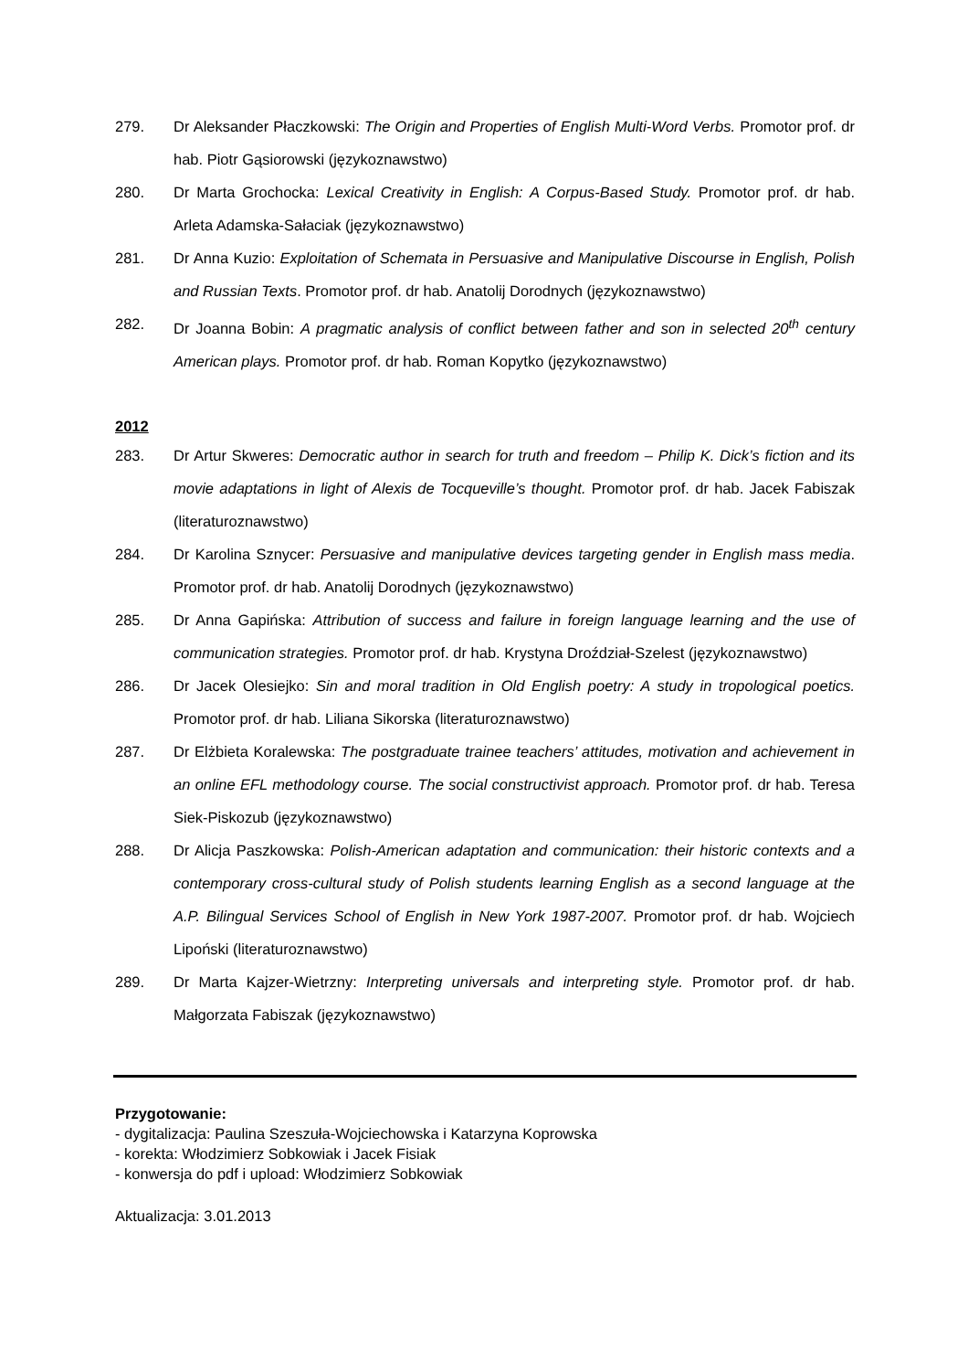279. Dr Aleksander Płaczkowski: The Origin and Properties of English Multi-Word Verbs. Promotor prof. dr hab. Piotr Gąsiorowski (językoznawstwo)
280. Dr Marta Grochocka: Lexical Creativity in English: A Corpus-Based Study. Promotor prof. dr hab. Arleta Adamska-Sałaciak (językoznawstwo)
281. Dr Anna Kuzio: Exploitation of Schemata in Persuasive and Manipulative Discourse in English, Polish and Russian Texts. Promotor prof. dr hab. Anatolij Dorodnych (językoznawstwo)
282. Dr Joanna Bobin: A pragmatic analysis of conflict between father and son in selected 20<sup>th</sup> century American plays. Promotor prof. dr hab. Roman Kopytko (językoznawstwo)
2012
283. Dr Artur Skweres: Democratic author in search for truth and freedom – Philip K. Dick’s fiction and its movie adaptations in light of Alexis de Tocqueville’s thought. Promotor prof. dr hab. Jacek Fabiszak (literaturoznawstwo)
284. Dr Karolina Sznycer: Persuasive and manipulative devices targeting gender in English mass media. Promotor prof. dr hab. Anatolij Dorodnych (językoznawstwo)
285. Dr Anna Gapińska: Attribution of success and failure in foreign language learning and the use of communication strategies. Promotor prof. dr hab. Krystyna Droździał-Szelest (językoznawstwo)
286. Dr Jacek Olesiejko: Sin and moral tradition in Old English poetry: A study in tropological poetics. Promotor prof. dr hab. Liliana Sikorska (literaturoznawstwo)
287. Dr Elżbieta Koralewska: The postgraduate trainee teachers’ attitudes, motivation and achievement in an online EFL methodology course. The social constructivist approach. Promotor prof. dr hab. Teresa Siek-Piskozub (językoznawstwo)
288. Dr Alicja Paszkowska: Polish-American adaptation and communication: their historic contexts and a contemporary cross-cultural study of Polish students learning English as a second language at the A.P. Bilingual Services School of English in New York 1987-2007. Promotor prof. dr hab. Wojciech Lipoński (literaturoznawstwo)
289. Dr Marta Kajzer-Wietrzny: Interpreting universals and interpreting style. Promotor prof. dr hab. Małgorzata Fabiszak (językoznawstwo)
Przygotowanie:
- dygitalizacja: Paulina Szeszuła-Wojciechowska i Katarzyna Koprowska
- korekta: Włodzimierz Sobkowiak i Jacek Fisiak
- konwersja do pdf i upload: Włodzimierz Sobkowiak
Aktualizacja: 3.01.2013